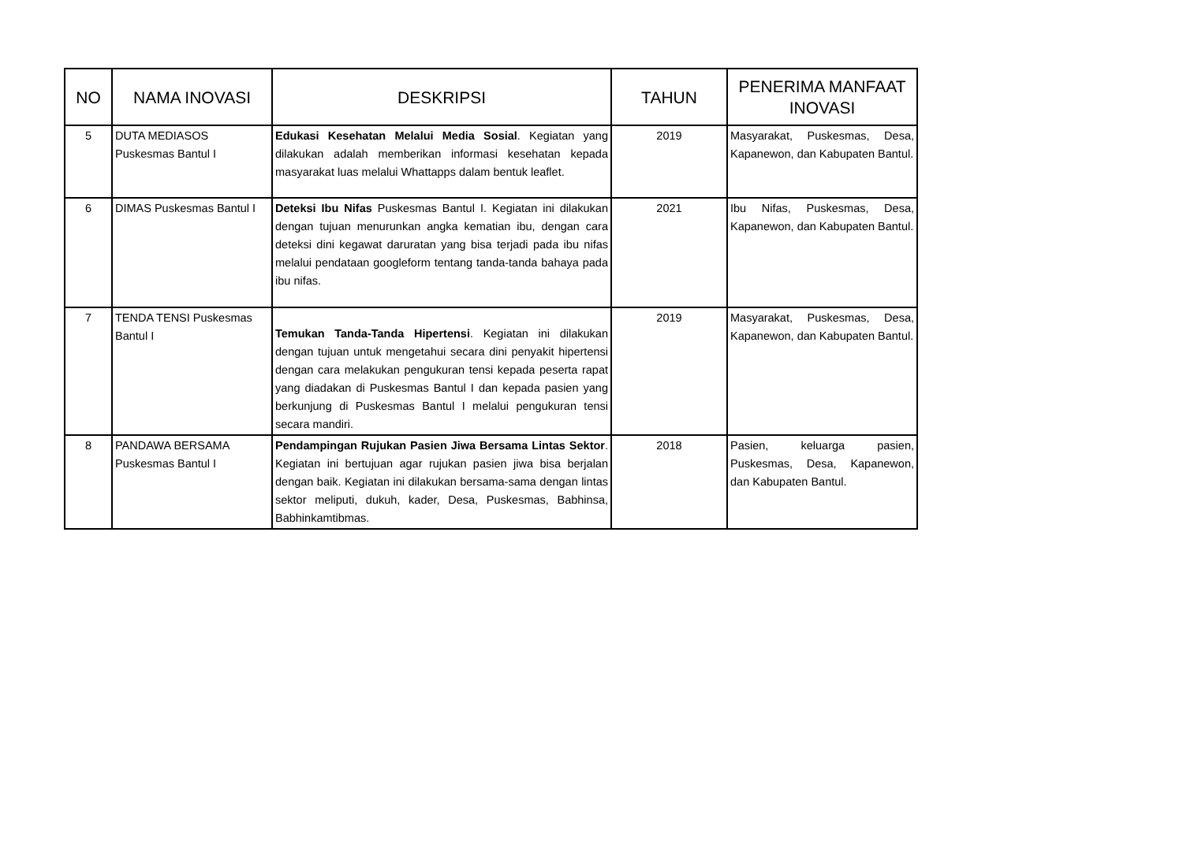| NO | NAMA INOVASI | DESKRIPSI | TAHUN | PENERIMA MANFAAT INOVASI |
| --- | --- | --- | --- | --- |
| 5 | DUTA MEDIASOS Puskesmas Bantul I | Edukasi Kesehatan Melalui Media Sosial . Kegiatan yang dilakukan adalah memberikan informasi kesehatan kepada masyarakat luas melalui Whattapps dalam bentuk leaflet. | 2019 | Masyarakat, Puskesmas, Desa, Kapanewon, dan Kabupaten Bantul. |
| 6 | DIMAS Puskesmas Bantul I | Deteksi Ibu Nifas Puskesmas Bantul I. Kegiatan ini dilakukan dengan tujuan menurunkan angka kematian ibu, dengan cara deteksi dini kegawat daruratan yang bisa terjadi pada ibu nifas melalui pendataan googleform tentang tanda-tanda bahaya pada ibu nifas. | 2021 | Ibu Nifas, Puskesmas, Desa, Kapanewon, dan Kabupaten Bantul. |
| 7 | TENDA TENSI Puskesmas Bantul I | Temukan Tanda-Tanda Hipertensi . Kegiatan ini dilakukan dengan tujuan untuk mengetahui secara dini penyakit hipertensi dengan cara melakukan pengukuran tensi kepada peserta rapat yang diadakan di Puskesmas Bantul I dan kepada pasien yang berkunjung di Puskesmas Bantul I melalui pengukuran tensi secara mandiri. | 2019 | Masyarakat, Puskesmas, Desa, Kapanewon, dan Kabupaten Bantul. |
| 8 | PANDAWA BERSAMA Puskesmas Bantul I | Pendampingan Rujukan Pasien Jiwa Bersama Lintas Sektor . Kegiatan ini bertujuan agar rujukan pasien jiwa bisa berjalan dengan baik. Kegiatan ini dilakukan bersama-sama dengan lintas sektor meliputi, dukuh, kader, Desa, Puskesmas, Babhinsa, Babhinkamtibmas. | 2018 | Pasien, keluarga pasien, Puskesmas, Desa, Kapanewon, dan Kabupaten Bantul. |